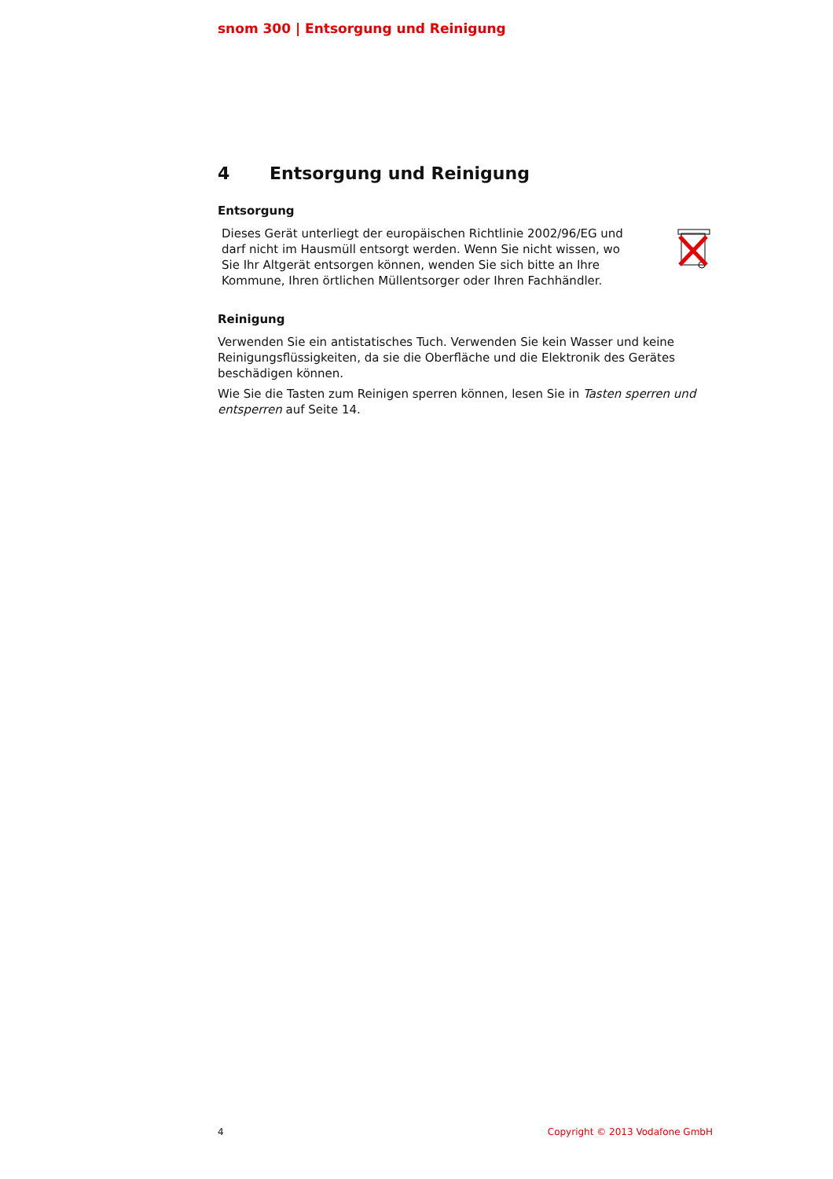snom 300 | Entsorgung und Reinigung
4 Entsorgung und Reinigung
Entsorgung
Dieses Gerät unterliegt der europäischen Richtlinie 2002/96/EG und darf nicht im Hausmüll entsorgt werden. Wenn Sie nicht wissen, wo Sie Ihr Altgerät entsorgen können, wenden Sie sich bitte an Ihre Kommune, Ihren örtlichen Müllentsorger oder Ihren Fachhändler.
Reinigung
Verwenden Sie ein antistatisches Tuch. Verwenden Sie kein Wasser und keine Reinigungsflüssigkeiten, da sie die Oberfläche und die Elektronik des Gerätes beschädigen können.
Wie Sie die Tasten zum Reinigen sperren können, lesen Sie in Tasten sperren und entsperren auf Seite 14.
4 Copyright © 2013 Vodafone GmbH